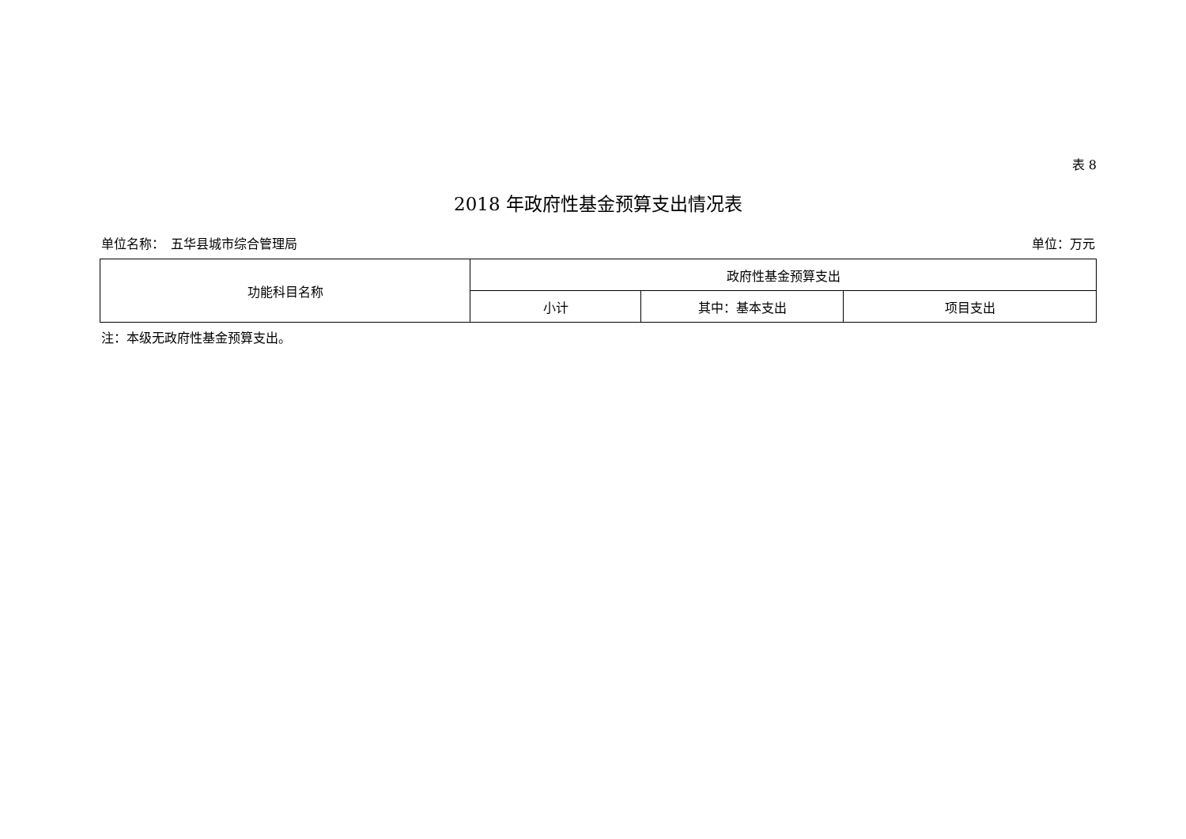表 8
2018 年政府性基金预算支出情况表
单位名称：　五华县城市综合管理局 单位：万元
| 功能科目名称 | 政府性基金预算支出 | | |
| --- | --- | --- | --- |
| | 小计 | 其中：基本支出 | 项目支出 |
注：本级无政府性基金预算支出。